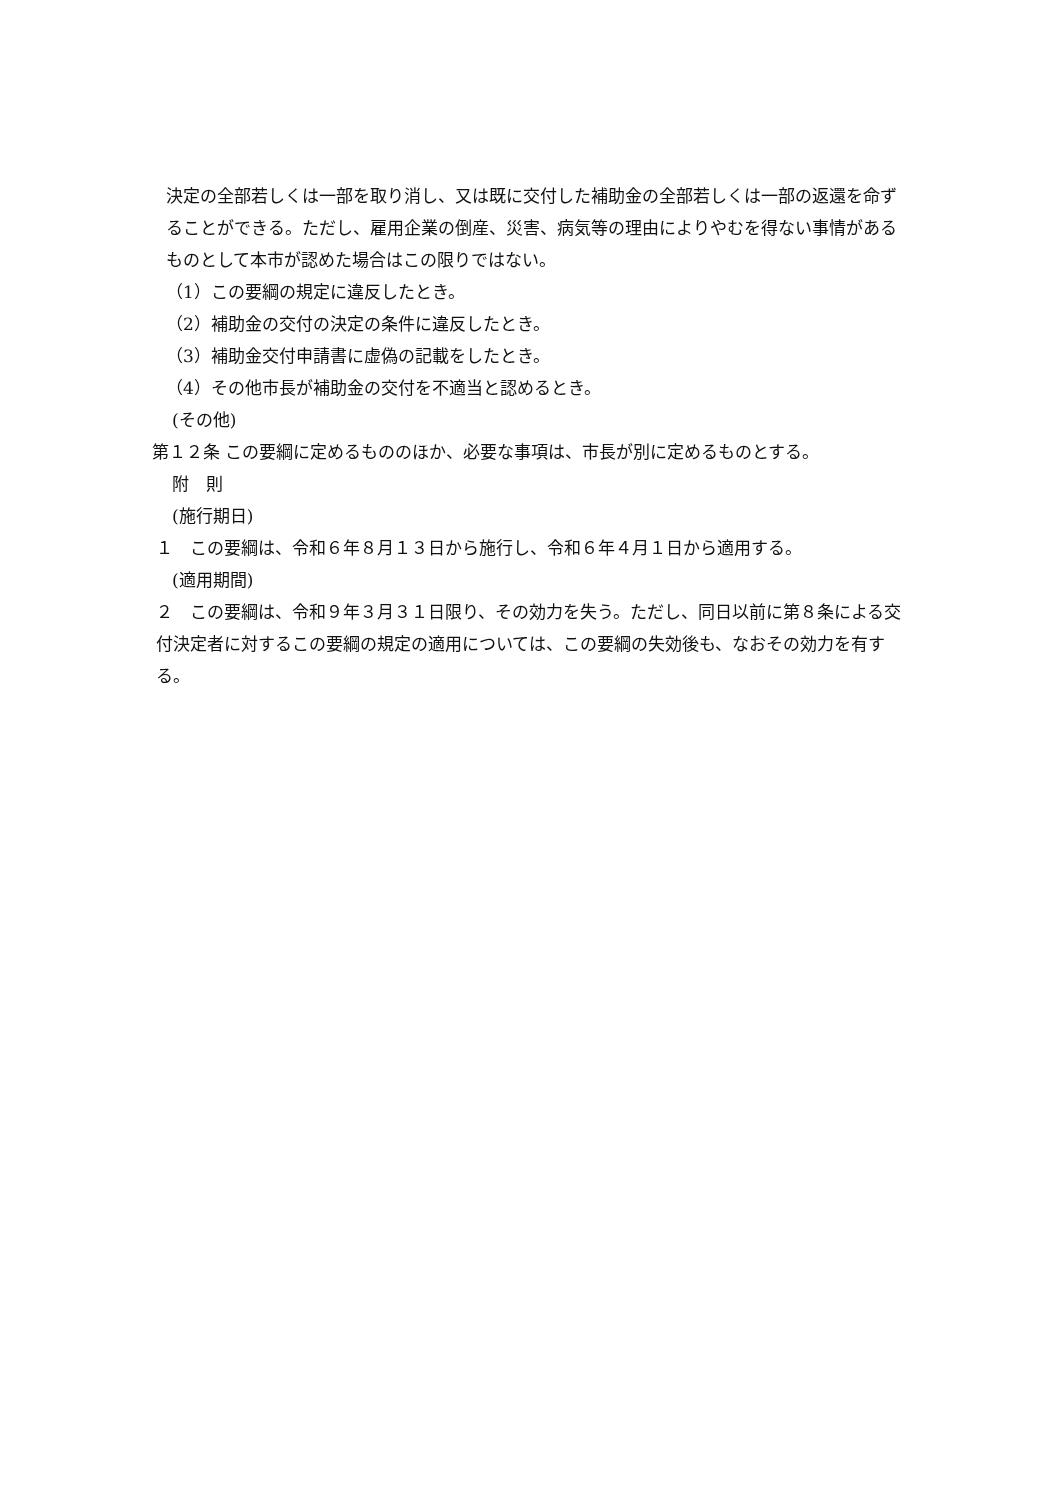決定の全部若しくは一部を取り消し、又は既に交付した補助金の全部若しくは一部の返還を命ずることができる。ただし、雇用企業の倒産、災害、病気等の理由によりやむを得ない事情があるものとして本市が認めた場合はこの限りではない。
（1）この要綱の規定に違反したとき。
（2）補助金の交付の決定の条件に違反したとき。
（3）補助金交付申請書に虚偽の記載をしたとき。
（4）その他市長が補助金の交付を不適当と認めるとき。
(その他)
第１２条 この要綱に定めるもののほか、必要な事項は、市長が別に定めるものとする。
附　則
(施行期日)
１　この要綱は、令和６年８月１３日から施行し、令和６年４月１日から適用する。
(適用期間)
２　この要綱は、令和９年３月３１日限り、その効力を失う。ただし、同日以前に第８条による交付決定者に対するこの要綱の規定の適用については、この要綱の失効後も、なおその効力を有する。